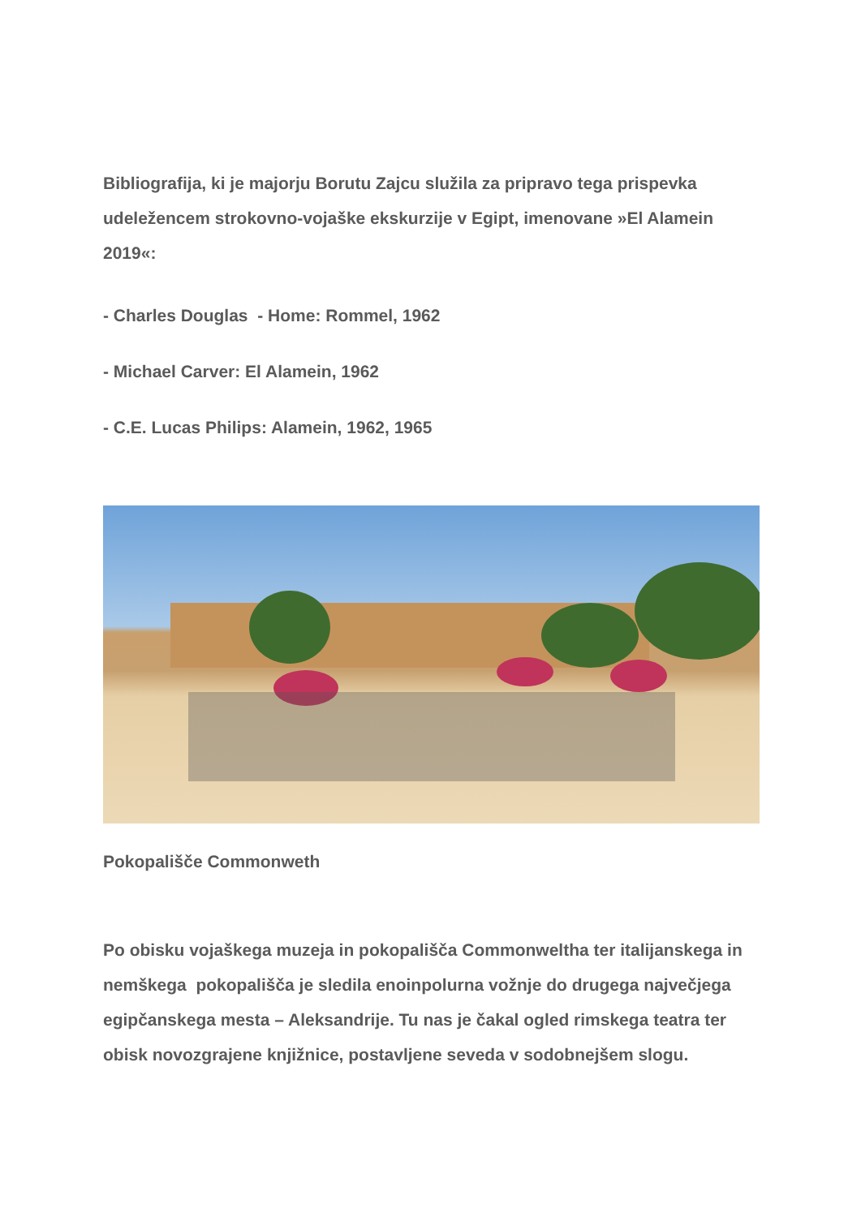Bibliografija, ki je majorju Borutu Zajcu služila za pripravo tega prispevka udeležencem strokovno-vojaške ekskurzije v Egipt, imenovane »El Alamein 2019«:
- Charles Douglas - Home: Rommel, 1962
- Michael Carver: El Alamein, 1962
- C.E. Lucas Philips: Alamein, 1962, 1965
Pokopališče Commonweth
Po obisku vojaškega muzeja in pokopališča Commonweltha ter italijanskega in nemškega pokopališča je sledila enoinpolurna vožnje do drugega največjega egipčanskega mesta – Aleksandrije. Tu nas je čakal ogled rimskega teatra ter obisk novozgrajene knjižnice, postavljene seveda v sodobnejšem slogu.